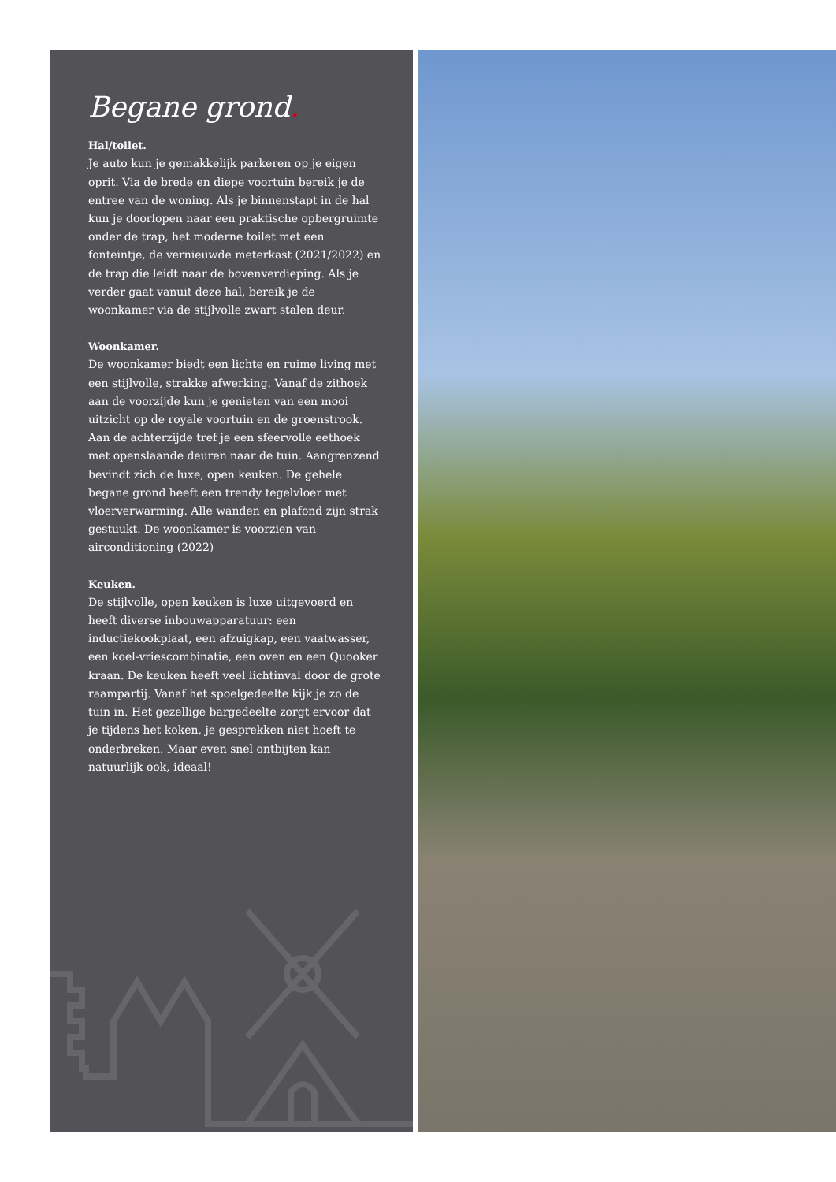Begane grond.
Hal/toilet.
Je auto kun je gemakkelijk parkeren op je eigen oprit. Via de brede en diepe voortuin bereik je de entree van de woning. Als je binnenstapt in de hal kun je doorlopen naar een praktische opbergruimte onder de trap, het moderne toilet met een fonteintje, de vernieuwde meterkast (2021/2022) en de trap die leidt naar de bovenverdieping. Als je verder gaat vanuit deze hal, bereik je de woonkamer via de stijlvolle zwart stalen deur.
Woonkamer.
De woonkamer biedt een lichte en ruime living met een stijlvolle, strakke afwerking. Vanaf de zithoek aan de voorzijde kun je genieten van een mooi uitzicht op de royale voortuin en de groenstrook. Aan de achterzijde tref je een sfeervolle eethoek met openslaande deuren naar de tuin. Aangrenzend bevindt zich de luxe, open keuken. De gehele begane grond heeft een trendy tegelvloer met vloerverwarming. Alle wanden en plafond zijn strak gestuukt. De woonkamer is voorzien van airconditioning (2022)
Keuken.
De stijlvolle, open keuken is luxe uitgevoerd en heeft diverse inbouwapparatuur: een inductiekookplaat, een afzuigkap, een vaatwasser, een koel-vriescombinatie, een oven en een Quooker kraan. De keuken heeft veel lichtinval door de grote raampartij. Vanaf het spoelgedeelte kijk je zo de tuin in. Het gezellige bargedeelte zorgt ervoor dat je tijdens het koken, je gesprekken niet hoeft te onderbreken. Maar even snel ontbijten kan natuurlijk ook, ideaal!